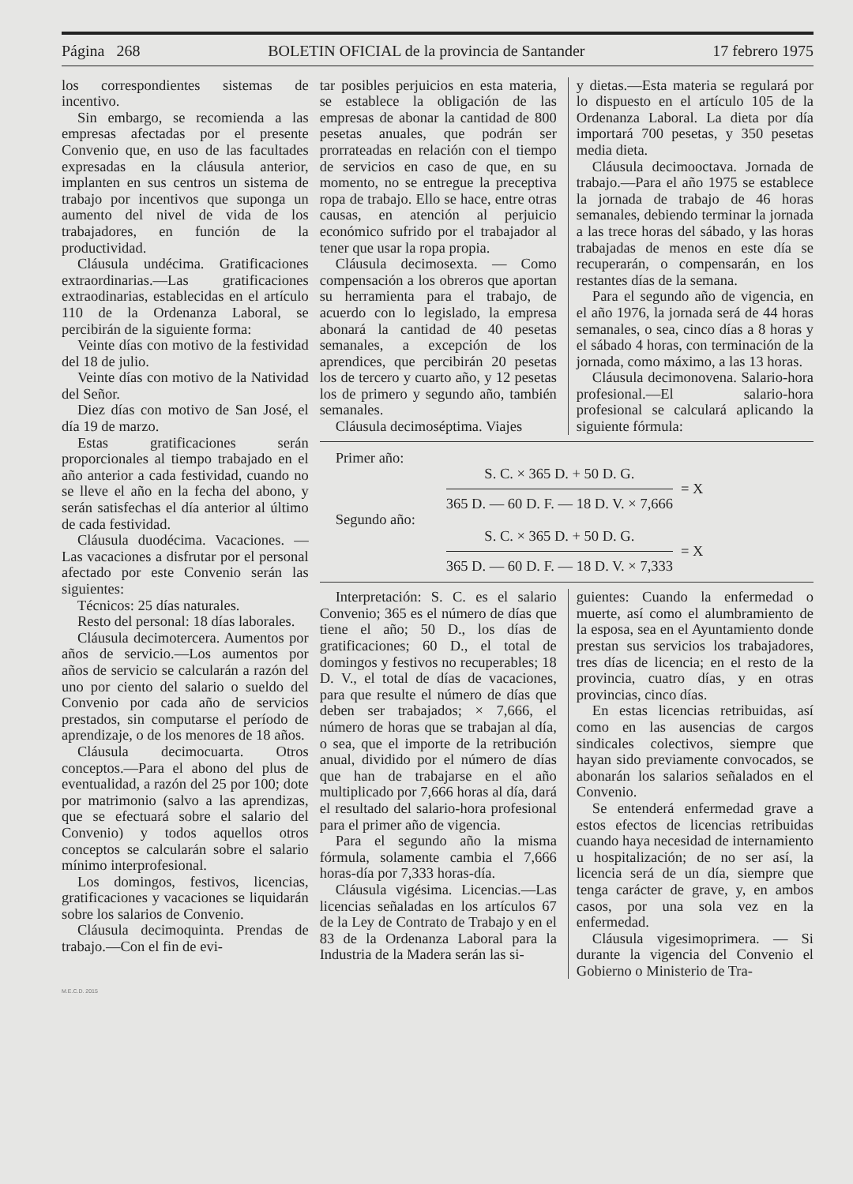Página 268 BOLETIN OFICIAL de la provincia de Santander 17 febrero 1975
los correspondientes sistemas de incentivo.
Sin embargo, se recomienda a las empresas afectadas por el presente Convenio que, en uso de las facultades expresadas en la cláusula anterior, implanten en sus centros un sistema de trabajo por incentivos que suponga un aumento del nivel de vida de los trabajadores, en función de la productividad.
Cláusula undécima. Gratificaciones extraordinarias.—Las gratificaciones extraodinarias, establecidas en el artículo 110 de la Ordenanza Laboral, se percibirán de la siguiente forma:
Veinte días con motivo de la festividad del 18 de julio.
Veinte días con motivo de la Natividad del Señor.
Diez días con motivo de San José, el día 19 de marzo.
Estas gratificaciones serán proporcionales al tiempo trabajado en el año anterior a cada festividad, cuando no se lleve el año en la fecha del abono, y serán satisfechas el día anterior al último de cada festividad.
Cláusula duodécima. Vacaciones. — Las vacaciones a disfrutar por el personal afectado por este Convenio serán las siguientes:
Técnicos: 25 días naturales.
Resto del personal: 18 días laborales.
Cláusula decimotercera. Aumentos por años de servicio.—Los aumentos por años de servicio se calcularán a razón del uno por ciento del salario o sueldo del Convenio por cada año de servicios prestados, sin computarse el período de aprendizaje, o de los menores de 18 años.
Cláusula decimocuarta. Otros conceptos.—Para el abono del plus de eventualidad, a razón del 25 por 100; dote por matrimonio (salvo a las aprendizas, que se efectuará sobre el salario del Convenio) y todos aquellos otros conceptos se calcularán sobre el salario mínimo interprofesional.
Los domingos, festivos, licencias, gratificaciones y vacaciones se liquidarán sobre los salarios de Convenio.
Cláusula decimoquinta. Prendas de trabajo.—Con el fin de evi-
tar posibles perjuicios en esta materia, se establece la obligación de las empresas de abonar la cantidad de 800 pesetas anuales, que podrán ser prorrateadas en relación con el tiempo de servicios en caso de que, en su momento, no se entregue la preceptiva ropa de trabajo. Ello se hace, entre otras causas, en atención al perjuicio económico sufrido por el trabajador al tener que usar la ropa propia.
Cláusula decimosexta. — Como compensación a los obreros que aportan su herramienta para el trabajo, de acuerdo con lo legislado, la empresa abonará la cantidad de 40 pesetas semanales, a excepción de los aprendices, que percibirán 20 pesetas los de tercero y cuarto año, y 12 pesetas los de primero y segundo año, también semanales.
Cláusula decimoséptima. Viajes
y dietas.—Esta materia se regulará por lo dispuesto en el artículo 105 de la Ordenanza Laboral. La dieta por día importará 700 pesetas, y 350 pesetas media dieta.
Cláusula decimooctava. Jornada de trabajo.—Para el año 1975 se establece la jornada de trabajo de 46 horas semanales, debiendo terminar la jornada a las trece horas del sábado, y las horas trabajadas de menos en este día se recuperarán, o compensarán, en los restantes días de la semana.
Para el segundo año de vigencia, en el año 1976, la jornada será de 44 horas semanales, o sea, cinco días a 8 horas y el sábado 4 horas, con terminación de la jornada, como máximo, a las 13 horas.
Cláusula decimonovena. Salario-hora profesional.—El salario-hora profesional se calculará aplicando la siguiente fórmula:
Primer año:
S. C. × 365 D. + 50 D. G.
365 D. — 60 D. F. — 18 D. V. × 7,666
= X
Segundo año:
S. C. × 365 D. + 50 D. G.
365 D. — 60 D. F. — 18 D. V. × 7,333
= X
Interpretación: S. C. es el salario Convenio; 365 es el número de días que tiene el año; 50 D., los días de gratificaciones; 60 D., el total de domingos y festivos no recuperables; 18 D. V., el total de días de vacaciones, para que resulte el número de días que deben ser trabajados; × 7,666, el número de horas que se trabajan al día, o sea, que el importe de la retribución anual, dividido por el número de días que han de trabajarse en el año multiplicado por 7,666 horas al día, dará el resultado del salario-hora profesional para el primer año de vigencia.
Para el segundo año la misma fórmula, solamente cambia el 7,666 horas-día por 7,333 horas-día.
Cláusula vigésima. Licencias.—Las licencias señaladas en los artículos 67 de la Ley de Contrato de Trabajo y en el 83 de la Ordenanza Laboral para la Industria de la Madera serán las si-
guientes: Cuando la enfermedad o muerte, así como el alumbramiento de la esposa, sea en el Ayuntamiento donde prestan sus servicios los trabajadores, tres días de licencia; en el resto de la provincia, cuatro días, y en otras provincias, cinco días.
En estas licencias retribuidas, así como en las ausencias de cargos sindicales colectivos, siempre que hayan sido previamente convocados, se abonarán los salarios señalados en el Convenio.
Se entenderá enfermedad grave a estos efectos de licencias retribuidas cuando haya necesidad de internamiento u hospitalización; de no ser así, la licencia será de un día, siempre que tenga carácter de grave, y, en ambos casos, por una sola vez en la enfermedad.
Cláusula vigesimoprimera. — Si durante la vigencia del Convenio el Gobierno o Ministerio de Tra-
M.E.C.D. 2015